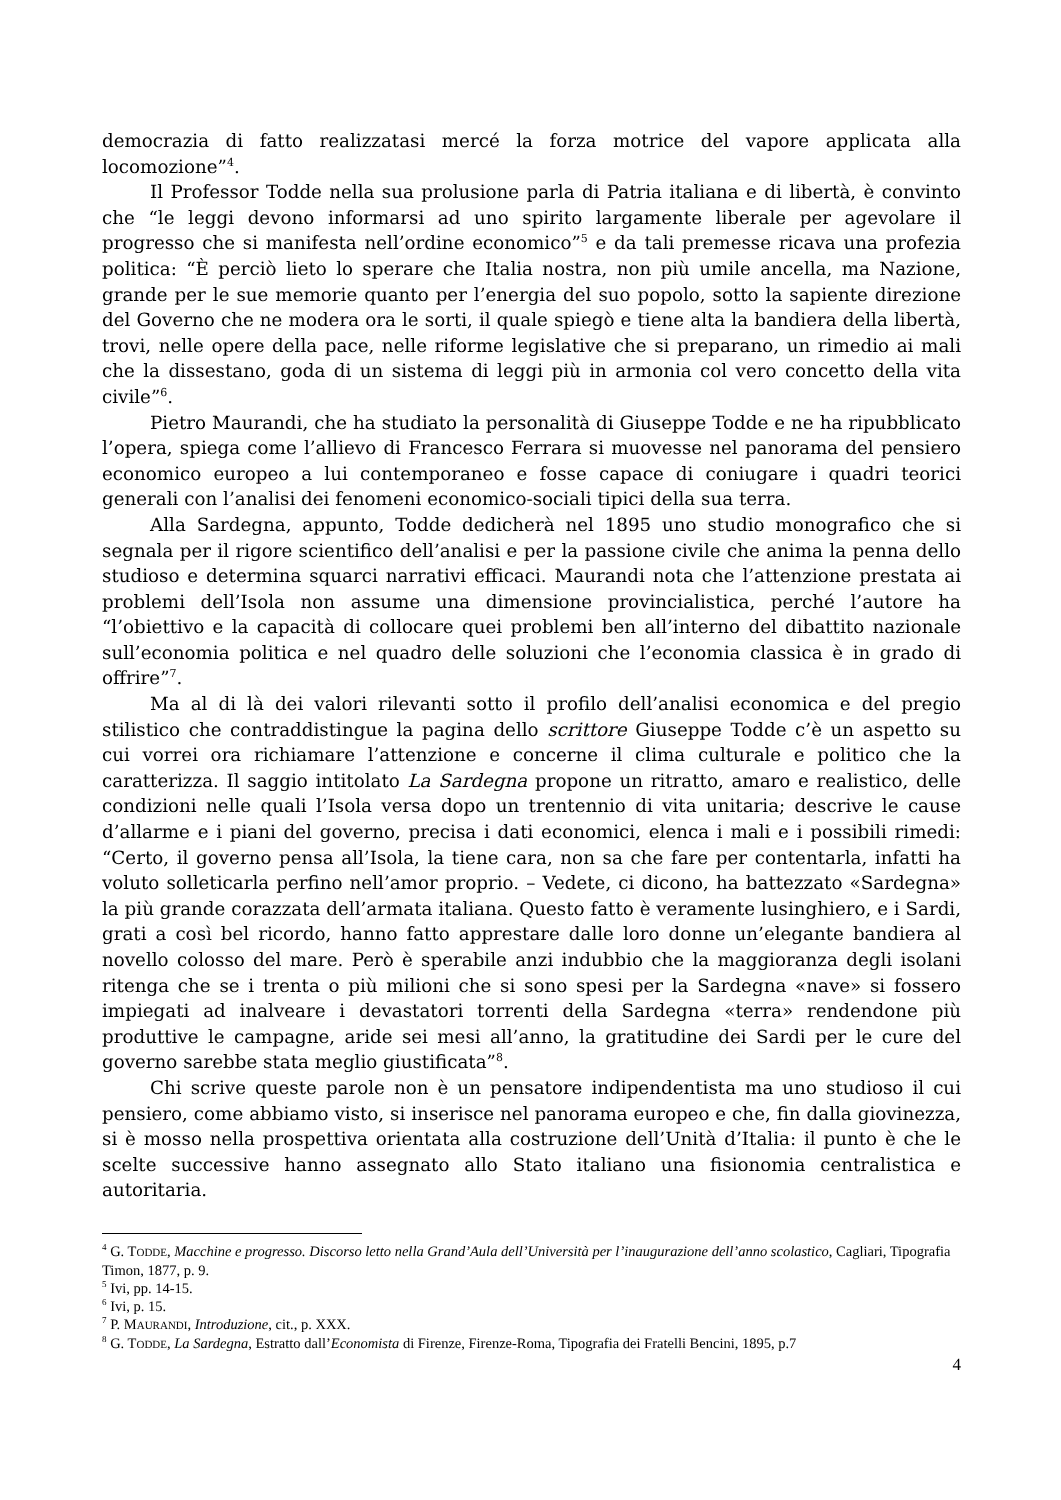democrazia di fatto realizzatasi mercé la forza motrice del vapore applicata alla locomozione”<sup>4</sup>.
Il Professor Todde nella sua prolusione parla di Patria italiana e di libertà, è convinto che “le leggi devono informarsi ad uno spirito largamente liberale per agevolare il progresso che si manifesta nell’ordine economico”<sup>5</sup> e da tali premesse ricava una profezia politica: “È perciò lieto lo sperare che Italia nostra, non più umile ancella, ma Nazione, grande per le sue memorie quanto per l’energia del suo popolo, sotto la sapiente direzione del Governo che ne modera ora le sorti, il quale spiegò e tiene alta la bandiera della libertà, trovi, nelle opere della pace, nelle riforme legislative che si preparano, un rimedio ai mali che la dissestano, goda di un sistema di leggi più in armonia col vero concetto della vita civile”<sup>6</sup>.
Pietro Maurandi, che ha studiato la personalità di Giuseppe Todde e ne ha ripubblicato l’opera, spiega come l’allievo di Francesco Ferrara si muovesse nel panorama del pensiero economico europeo a lui contemporaneo e fosse capace di coniugare i quadri teorici generali con l’analisi dei fenomeni economico-sociali tipici della sua terra.
Alla Sardegna, appunto, Todde dedicherà nel 1895 uno studio monografico che si segnala per il rigore scientifico dell’analisi e per la passione civile che anima la penna dello studioso e determina squarci narrativi efficaci. Maurandi nota che l’attenzione prestata ai problemi dell’Isola non assume una dimensione provincialistica, perché l’autore ha “l’obiettivo e la capacità di collocare quei problemi ben all’interno del dibattito nazionale sull’economia politica e nel quadro delle soluzioni che l’economia classica è in grado di offrire”<sup>7</sup>.
Ma al di là dei valori rilevanti sotto il profilo dell’analisi economica e del pregio stilistico che contraddistingue la pagina dello scrittore Giuseppe Todde c’è un aspetto su cui vorrei ora richiamare l’attenzione e concerne il clima culturale e politico che la caratterizza. Il saggio intitolato La Sardegna propone un ritratto, amaro e realistico, delle condizioni nelle quali l’Isola versa dopo un trentennio di vita unitaria; descrive le cause d’allarme e i piani del governo, precisa i dati economici, elenca i mali e i possibili rimedi: “Certo, il governo pensa all’Isola, la tiene cara, non sa che fare per contentarla, infatti ha voluto solleticarla perfino nell’amor proprio. – Vedete, ci dicono, ha battezzato «Sardegna» la più grande corazzata dell’armata italiana. Questo fatto è veramente lusinghiero, e i Sardi, grati a così bel ricordo, hanno fatto apprestare dalle loro donne un’elegante bandiera al novello colosso del mare. Però è sperabile anzi indubbio che la maggioranza degli isolani ritenga che se i trenta o più milioni che si sono spesi per la Sardegna «nave» si fossero impiegati ad inalveare i devastatori torrenti della Sardegna «terra» rendendone più produttive le campagne, aride sei mesi all’anno, la gratitudine dei Sardi per le cure del governo sarebbe stata meglio giustificata”<sup>8</sup>.
Chi scrive queste parole non è un pensatore indipendentista ma uno studioso il cui pensiero, come abbiamo visto, si inserisce nel panorama europeo e che, fin dalla giovinezza, si è mosso nella prospettiva orientata alla costruzione dell’Unità d’Italia: il punto è che le scelte successive hanno assegnato allo Stato italiano una fisionomia centralistica e autoritaria.
<sup>4</sup> G. TODDE, Macchine e progresso. Discorso letto nella Grand’Aula dell’Università per l’inaugurazione dell’anno scolastico, Cagliari, Tipografia Timon, 1877, p. 9.
<sup>5</sup> Ivi, pp. 14-15.
<sup>6</sup> Ivi, p. 15.
<sup>7</sup> P. MAURANDI, Introduzione, cit., p. XXX.
<sup>8</sup> G. TODDE, La Sardegna, Estratto dall’Economista di Firenze, Firenze-Roma, Tipografia dei Fratelli Bencini, 1895, p.7
4